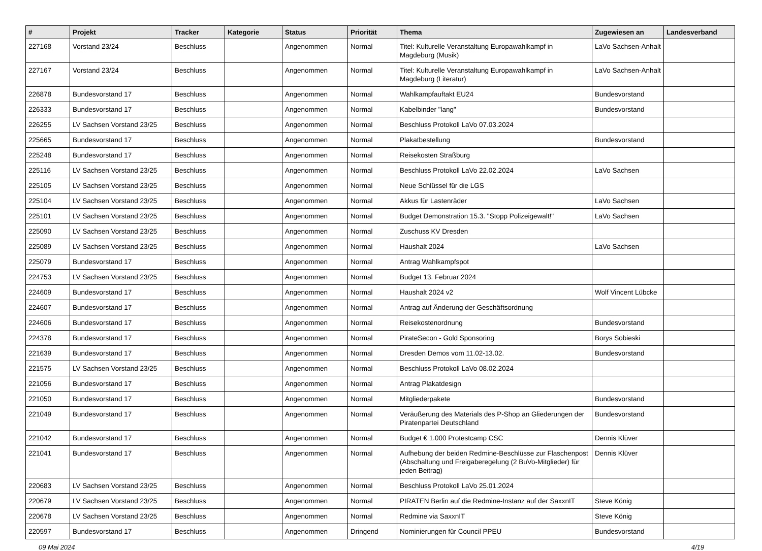| # | Projekt | Tracker | Kategorie | Status | Priorität | Thema | Zugewiesen an | Landesverband |
| --- | --- | --- | --- | --- | --- | --- | --- | --- |
| 227168 | Vorstand 23/24 | Beschluss | | Angenommen | Normal | Titel: Kulturelle Veranstaltung Europawahlkampf in Magdeburg (Musik) | LaVo Sachsen-Anhalt | |
| 227167 | Vorstand 23/24 | Beschluss | | Angenommen | Normal | Titel: Kulturelle Veranstaltung Europawahlkampf in Magdeburg (Literatur) | LaVo Sachsen-Anhalt | |
| 226878 | Bundesvorstand 17 | Beschluss | | Angenommen | Normal | Wahlkampfauftakt EU24 | Bundesvorstand | |
| 226333 | Bundesvorstand 17 | Beschluss | | Angenommen | Normal | Kabelbinder "lang" | Bundesvorstand | |
| 226255 | LV Sachsen Vorstand 23/25 | Beschluss | | Angenommen | Normal | Beschluss Protokoll LaVo 07.03.2024 | | |
| 225665 | Bundesvorstand 17 | Beschluss | | Angenommen | Normal | Plakatbestellung | Bundesvorstand | |
| 225248 | Bundesvorstand 17 | Beschluss | | Angenommen | Normal | Reisekosten Straßburg | | |
| 225116 | LV Sachsen Vorstand 23/25 | Beschluss | | Angenommen | Normal | Beschluss Protokoll LaVo 22.02.2024 | LaVo Sachsen | |
| 225105 | LV Sachsen Vorstand 23/25 | Beschluss | | Angenommen | Normal | Neue Schlüssel für die LGS | | |
| 225104 | LV Sachsen Vorstand 23/25 | Beschluss | | Angenommen | Normal | Akkus für Lastenräder | LaVo Sachsen | |
| 225101 | LV Sachsen Vorstand 23/25 | Beschluss | | Angenommen | Normal | Budget Demonstration 15.3. "Stopp Polizeigewalt!" | LaVo Sachsen | |
| 225090 | LV Sachsen Vorstand 23/25 | Beschluss | | Angenommen | Normal | Zuschuss KV Dresden | | |
| 225089 | LV Sachsen Vorstand 23/25 | Beschluss | | Angenommen | Normal | Haushalt 2024 | LaVo Sachsen | |
| 225079 | Bundesvorstand 17 | Beschluss | | Angenommen | Normal | Antrag Wahlkampfspot | | |
| 224753 | LV Sachsen Vorstand 23/25 | Beschluss | | Angenommen | Normal | Budget 13. Februar 2024 | | |
| 224609 | Bundesvorstand 17 | Beschluss | | Angenommen | Normal | Haushalt 2024 v2 | Wolf Vincent Lübcke | |
| 224607 | Bundesvorstand 17 | Beschluss | | Angenommen | Normal | Antrag auf Änderung der Geschäftsordnung | | |
| 224606 | Bundesvorstand 17 | Beschluss | | Angenommen | Normal | Reisekostenordnung | Bundesvorstand | |
| 224378 | Bundesvorstand 17 | Beschluss | | Angenommen | Normal | PirateSecon - Gold Sponsoring | Borys Sobieski | |
| 221639 | Bundesvorstand 17 | Beschluss | | Angenommen | Normal | Dresden Demos vom 11.02-13.02. | Bundesvorstand | |
| 221575 | LV Sachsen Vorstand 23/25 | Beschluss | | Angenommen | Normal | Beschluss Protokoll LaVo 08.02.2024 | | |
| 221056 | Bundesvorstand 17 | Beschluss | | Angenommen | Normal | Antrag Plakatdesign | | |
| 221050 | Bundesvorstand 17 | Beschluss | | Angenommen | Normal | Mitgliederpakete | Bundesvorstand | |
| 221049 | Bundesvorstand 17 | Beschluss | | Angenommen | Normal | Veräußerung des Materials des P-Shop an Gliederungen der Piratenpartei Deutschland | Bundesvorstand | |
| 221042 | Bundesvorstand 17 | Beschluss | | Angenommen | Normal | Budget € 1.000 Protestcamp CSC | Dennis Klüver | |
| 221041 | Bundesvorstand 17 | Beschluss | | Angenommen | Normal | Aufhebung der beiden Redmine-Beschlüsse zur Flaschenpost (Abschaltung und Freigaberegelung (2 BuVo-Mitglieder) für jeden Beitrag) | Dennis Klüver | |
| 220683 | LV Sachsen Vorstand 23/25 | Beschluss | | Angenommen | Normal | Beschluss Protokoll LaVo 25.01.2024 | | |
| 220679 | LV Sachsen Vorstand 23/25 | Beschluss | | Angenommen | Normal | PIRATEN Berlin auf die Redmine-Instanz auf der SaxxnIT | Steve König | |
| 220678 | LV Sachsen Vorstand 23/25 | Beschluss | | Angenommen | Normal | Redmine via SaxxnIT | Steve König | |
| 220597 | Bundesvorstand 17 | Beschluss | | Angenommen | Dringend | Nominierungen für Council PPEU | Bundesvorstand | |
09 Mai 2024 4/19